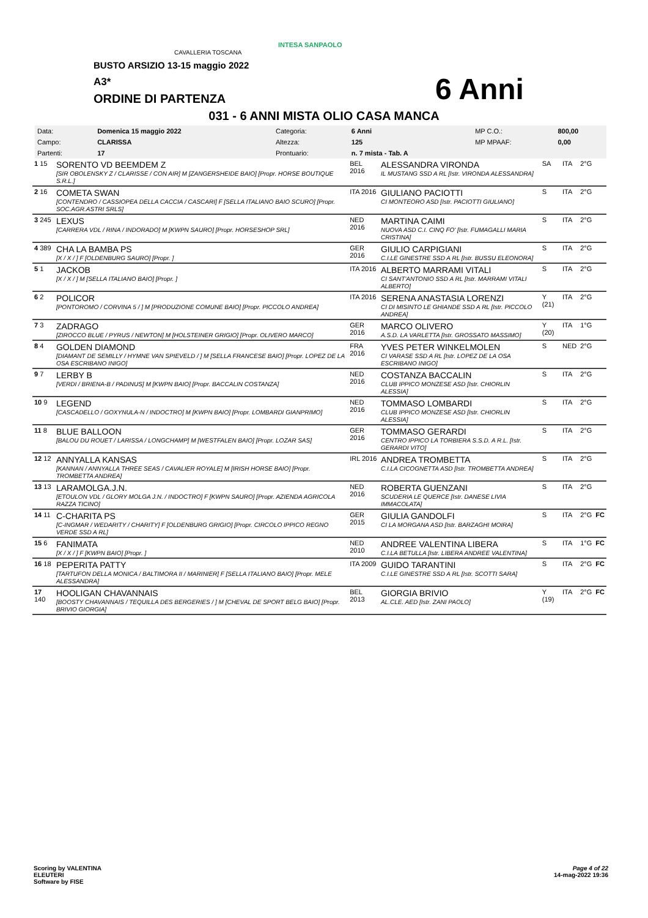CAVALLERIA TOSCANA
INTESA SANPAOLO
BUSTO ARSIZIO 13-15 maggio 2022
A3*
ORDINE DI PARTENZA 6 Anni
031 - 6 ANNI MISTA OLIO CASA MANCA
| Data: | Domenica 15 maggio 2022 | Categoria: | 6 Anni | MP C.O.: | 800,00 |
| Campo: | CLARISSA | Altezza: | 125 | MP MPAAF: | 0,00 |
| Partenti: | 17 | Prontuario: | n. 7 mista - Tab. A | | |
| 1 15 | SORENTO VD BEEMDEM Z [SIR OBOLENSKY Z / CLARISSE / CON AIR] M [ZANGERSHEIDE BAIO] [Propr. HORSE BOUTIQUE S.R.L.] | BEL 2016 | ALESSANDRA VIRONDA IL MUSTANG SSD A RL [Istr. VIRONDA ALESSANDRA] | SA | ITA | 2°G | |
| 2 16 | COMETA SWAN [CONTENDRO / CASSIOPEA DELLA CACCIA / CASCARI] F [SELLA ITALIANO BAIO SCURO] [Propr. SOC.AGR.ASTRI SRLS] | ITA 2016 | GIULIANO PACIOTTI CI MONTEORO ASD [Istr. PACIOTTI GIULIANO] | S | ITA | 2°G | |
| 3 245 | LEXUS [CARRERA VDL / RINA / INDORADO] M [KWPN SAURO] [Propr. HORSESHOP SRL] | NED 2016 | MARTINA CAIMI NUOVA ASD C.I. CINQ FO' [Istr. FUMAGALLI MARIA CRISTINA] | S | ITA | 2°G | |
| 4 389 | CHA LA BAMBA PS [X / X / ] F [OLDENBURG SAURO] [Propr. ] | GER 2016 | GIULIO CARPIGIANI C.I.LE GINESTRE SSD A RL [Istr. BUSSU ELEONORA] | S | ITA | 2°G | |
| 5 1 | JACKOB [X / X / ] M [SELLA ITALIANO BAIO] [Propr. ] | ITA 2016 | ALBERTO MARRAMI VITALI CI SANT'ANTONIO SSD A RL [Istr. MARRAMI VITALI ALBERTO] | S | ITA | 2°G | |
| 6 2 | POLICOR [PONTOROMO / CORVINA 5 / ] M [PRODUZIONE COMUNE BAIO] [Propr. PICCOLO ANDREA] | ITA 2016 | SERENA ANASTASIA LORENZI CI DI MISINTO LE GHIANDE SSD A RL [Istr. PICCOLO ANDREA] | Y (21) | ITA | 2°G | |
| 7 3 | ZADRAGO [ZIROCCO BLUE / PYRUS / NEWTON] M [HOLSTEINER GRIGIO] [Propr. OLIVERO MARCO] | GER 2016 | MARCO OLIVERO A.S.D. LA VARLETTA [Istr. GROSSATO MASSIMO] | Y (20) | ITA | 1°G | |
| 8 4 | GOLDEN DIAMOND [DIAMANT DE SEMILLY / HYMNE VAN SPIEVELD / ] M [SELLA FRANCESE BAIO] [Propr. LOPEZ DE LA OSA ESCRIBANO INIGO] | FRA 2016 | YVES PETER WINKELMOLEN CI VARASE SSD A RL [Istr. LOPEZ DE LA OSA ESCRIBANO INIGO] | S | NED | 2°G | |
| 9 7 | LERBY B [VERDI / BRIENA-B / PADINUS] M [KWPN BAIO] [Propr. BACCALIN COSTANZA] | NED 2016 | COSTANZA BACCALIN CLUB IPPICO MONZESE ASD [Istr. CHIORLIN ALESSIA] | S | ITA | 2°G | |
| 10 9 | LEGEND [CASCADELLO / GOXYNULA-N / INDOCTRO] M [KWPN BAIO] [Propr. LOMBARDI GIANPRIMO] | NED 2016 | TOMMASO LOMBARDI CLUB IPPICO MONZESE ASD [Istr. CHIORLIN ALESSIA] | S | ITA | 2°G | |
| 11 8 | BLUE BALLOON [BALOU DU ROUET / LARISSA / LONGCHAMP] M [WESTFALEN BAIO] [Propr. LOZAR SAS] | GER 2016 | TOMMASO GERARDI CENTRO IPPICO LA TORBIERA S.S.D. A R.L. [Istr. GERARDI VITO] | S | ITA | 2°G | |
| 12 12 | ANNYALLA KANSAS [KANNAN / ANNYALLA THREE SEAS / CAVALIER ROYALE] M [IRISH HORSE BAIO] [Propr. TROMBETTA ANDREA] | IRL 2016 | ANDREA TROMBETTA C.I.LA CICOGNETTA ASD [Istr. TROMBETTA ANDREA] | S | ITA | 2°G | |
| 13 13 | LARAMOLGA.J.N. [ETOULON VDL / GLORY MOLGA J.N. / INDOCTRO] F [KWPN SAURO] [Propr. AZIENDA AGRICOLA RAZZA TICINO] | NED 2016 | ROBERTA GUENZANI SCUDERIA LE QUERCE [Istr. DANESE LIVIA IMMACOLATA] | S | ITA | 2°G | |
| 14 11 | C-CHARITA PS [C-INGMAR / WEDARITY / CHARITY] F [OLDENBURG GRIGIO] [Propr. CIRCOLO IPPICO REGNO VERDE SSD A RL] | GER 2015 | GIULIA GANDOLFI CI LA MORGANA ASD [Istr. BARZAGHI MOIRA] | S | ITA | 2°G | FC |
| 15 6 | FANIMATA [X / X / ] F [KWPN BAIO] [Propr. ] | NED 2010 | ANDREE VALENTINA LIBERA C.I.LA BETULLA [Istr. LIBERA ANDREE VALENTINA] | S | ITA | 1°G | FC |
| 16 18 | PEPERITA PATTY [TARTUFON DELLA MONICA / BALTIMORA II / MARINIER] F [SELLA ITALIANO BAIO] [Propr. MELE ALESSANDRA] | ITA 2009 | GUIDO TARANTINI C.I.LE GINESTRE SSD A RL [Istr. SCOTTI SARA] | S | ITA | 2°G | FC |
| 17 140 | HOOLIGAN CHAVANNAIS [BOOSTY CHAVANNAIS / TEQUILLA DES BERGERIES / ] M [CHEVAL DE SPORT BELG BAIO] [Propr. BRIVIO GIORGIA] | BEL 2013 | GIORGIA BRIVIO AL.CLE. AED [Istr. ZANI PAOLO] | Y (19) | ITA | 2°G | FC |
Scoring by VALENTINA
ELEUTERI
Software by FISE
Page 4 of 22
14-mag-2022 19:36